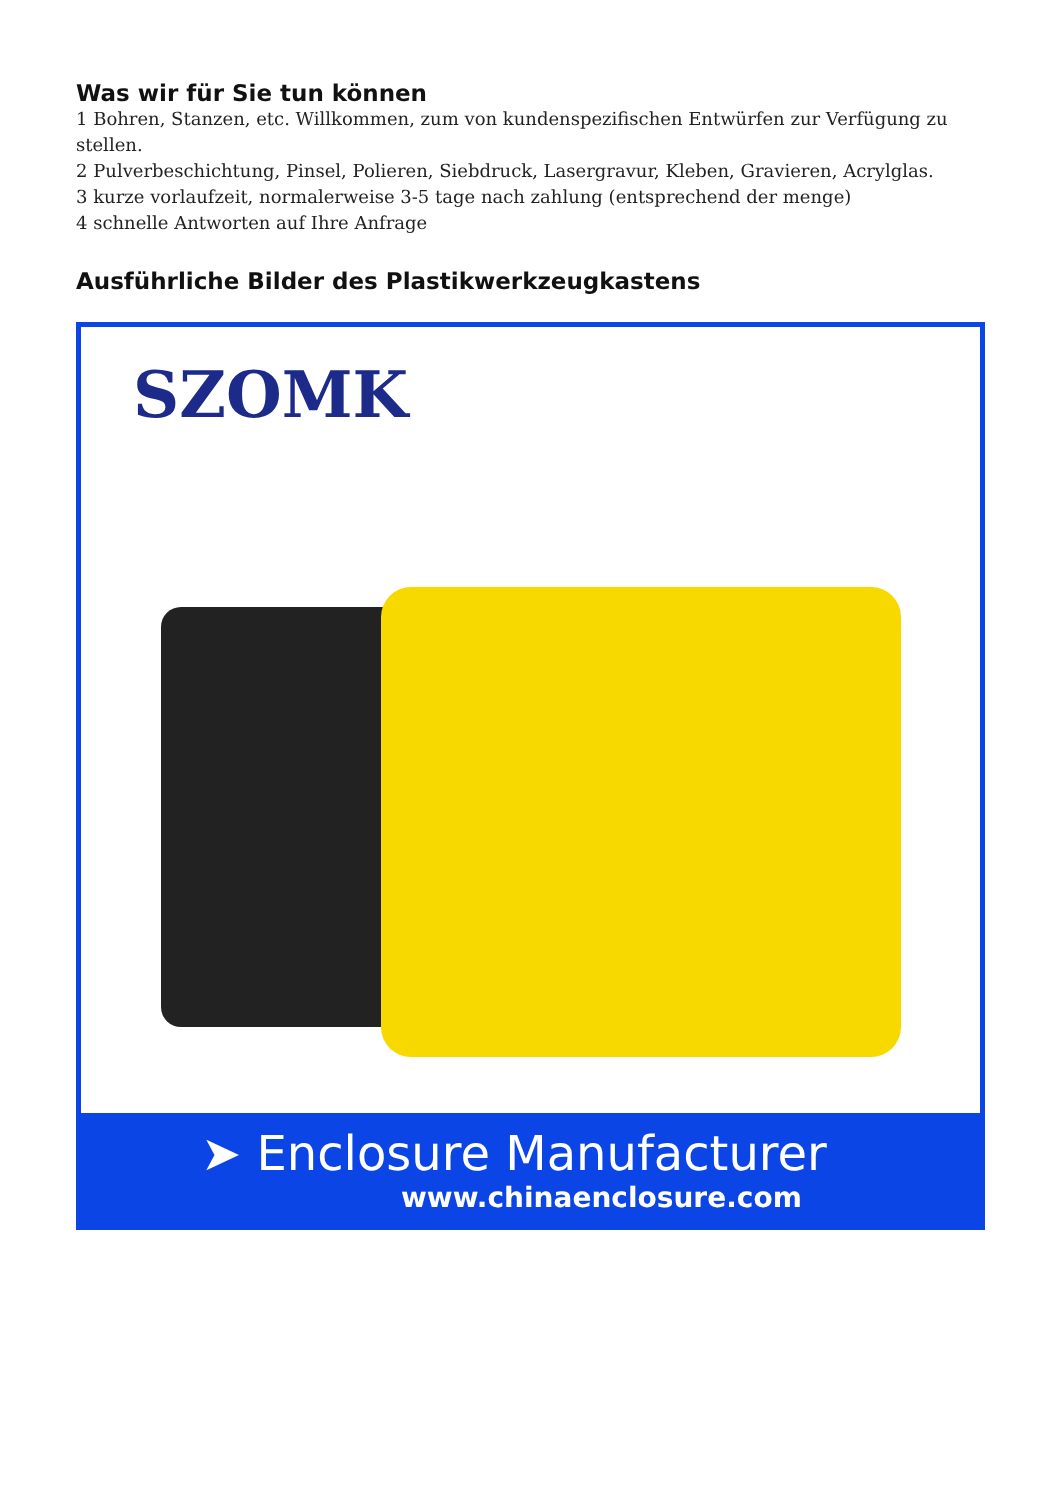Was wir für Sie tun können
1 Bohren, Stanzen, etc. Willkommen, zum von kundenspezifischen Entwürfen zur Verfügung zu stellen.
2 Pulverbeschichtung, Pinsel, Polieren, Siebdruck, Lasergravur, Kleben, Gravieren, Acrylglas.
3 kurze vorlaufzeit, normalerweise 3-5 tage nach zahlung (entsprechend der menge)
4 schnelle Antworten auf Ihre Anfrage
Ausführliche Bilder des Plastikwerkzeugkastens
SZOMK
➤ Enclosure Manufacturer
www.chinaenclosure.com